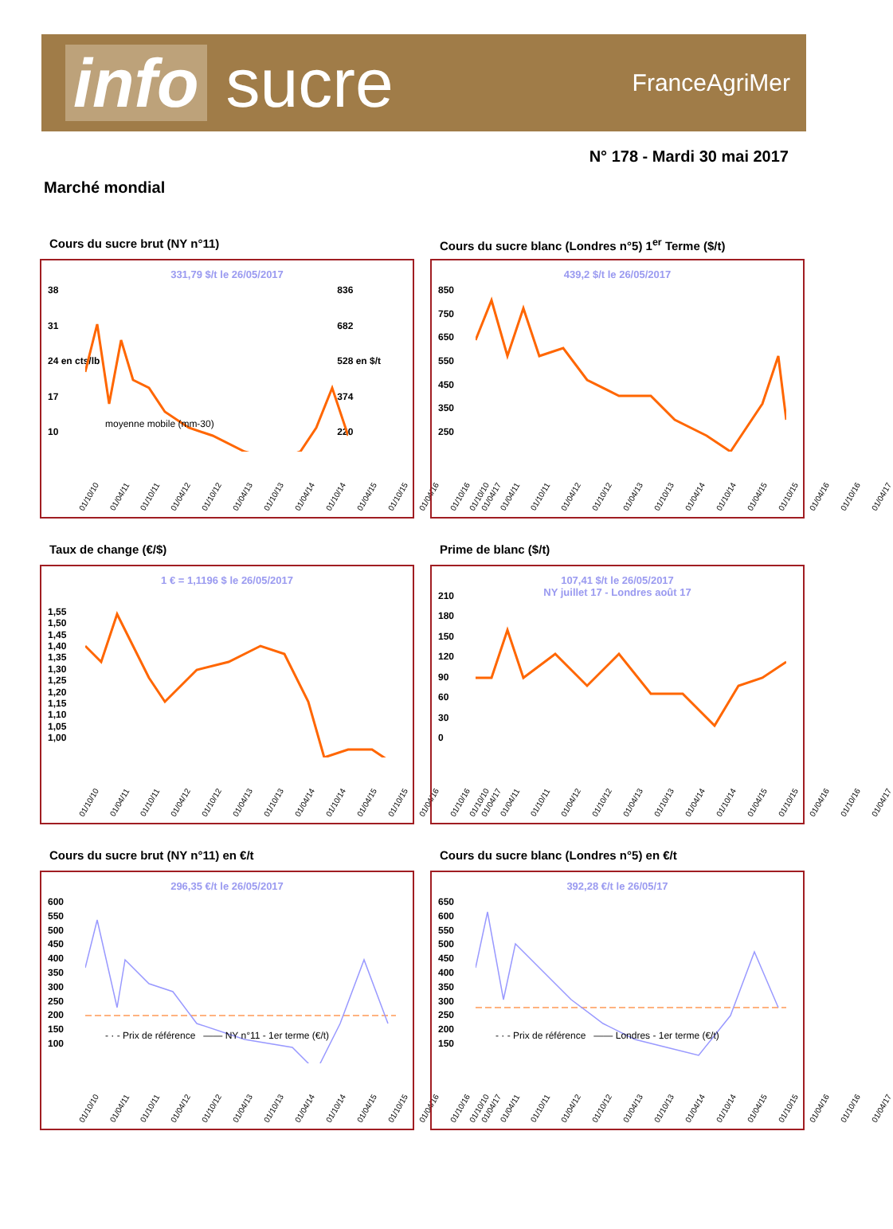info sucre
FranceAgriMer
N° 178 - Mardi 30 mai 2017
Marché mondial
Cours du sucre brut (NY n°11)
331,79 $/t le 26/05/2017
38
31
24 en cts/lb
17
10
836
682
528 en $/t
374
220
moyenne mobile (mm-30)
01/10/10 01/04/11 01/10/11 01/04/12 01/10/12 01/04/13 01/10/13 01/04/14 01/10/14 01/04/15 01/10/15 01/04/16 01/10/16 01/04/17
Cours du sucre blanc (Londres n°5) 1<sup>er</sup> Terme ($/t)
439,2 $/t le 26/05/2017
850
750
650
550
450
350
250
01/10/10 01/04/11 01/10/11 01/04/12 01/10/12 01/04/13 01/10/13 01/04/14 01/10/14 01/04/15 01/10/15 01/04/16 01/10/16 01/04/17
Taux de change (€/$)
1 € = 1,1196 $ le 26/05/2017
1,55
1,50
1,45
1,40
1,35
1,30
1,25
1,20
1,15
1,10
1,05
1,00
01/10/10 01/04/11 01/10/11 01/04/12 01/10/12 01/04/13 01/10/13 01/04/14 01/10/14 01/04/15 01/10/15 01/04/16 01/10/16 01/04/17
Prime de blanc ($/t)
107,41 $/t le 26/05/2017
NY juillet 17 - Londres août 17
210
180
150
120
90
60
30
0
01/10/10 01/04/11 01/10/11 01/04/12 01/10/12 01/04/13 01/10/13 01/04/14 01/10/14 01/04/15 01/10/15 01/04/16 01/10/16 01/04/17
Cours du sucre brut (NY n°11) en €/t
296,35 €/t le 26/05/2017
600
550
500
450
400
350
300
250
200
150
100
- · - Prix de référence —— NY n°11 - 1er terme (€/t)
01/10/10 01/04/11 01/10/11 01/04/12 01/10/12 01/04/13 01/10/13 01/04/14 01/10/14 01/04/15 01/10/15 01/04/16 01/10/16 01/04/17
Cours du sucre blanc (Londres n°5) en €/t
392,28 €/t le 26/05/17
650
600
550
500
450
400
350
300
250
200
150
- · - Prix de référence —— Londres - 1er terme (€/t)
01/10/10 01/04/11 01/10/11 01/04/12 01/10/12 01/04/13 01/10/13 01/04/14 01/10/14 01/04/15 01/10/15 01/04/16 01/10/16 01/04/17